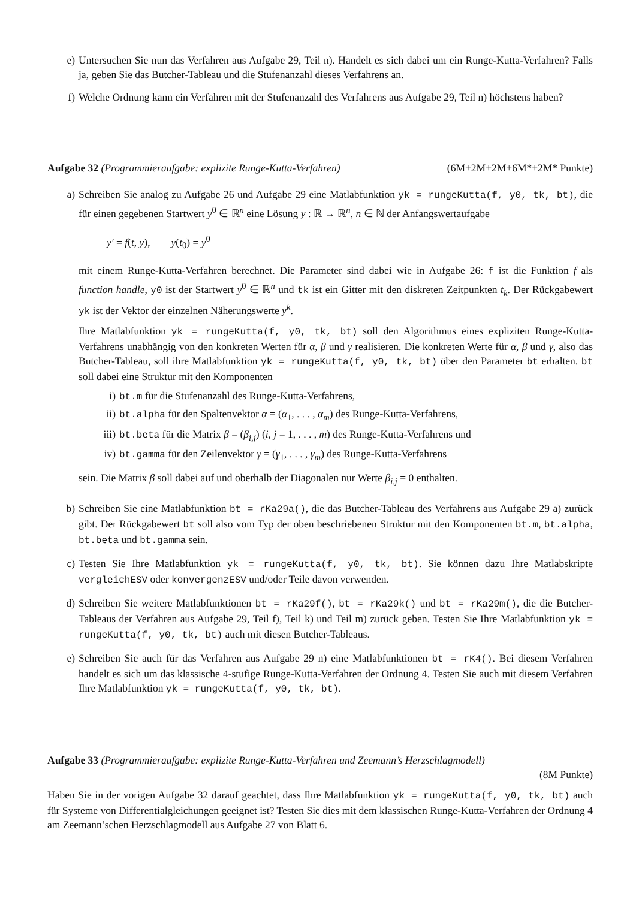e) Untersuchen Sie nun das Verfahren aus Aufgabe 29, Teil n). Handelt es sich dabei um ein Runge-Kutta-Verfahren? Falls ja, geben Sie das Butcher-Tableau und die Stufenanzahl dieses Verfahrens an.
f) Welche Ordnung kann ein Verfahren mit der Stufenanzahl des Verfahrens aus Aufgabe 29, Teil n) höchstens haben?
Aufgabe 32 (Programmieraufgabe: explizite Runge-Kutta-Verfahren) (6M+2M+2M+6M*+2M* Punkte)
a) Schreiben Sie analog zu Aufgabe 26 und Aufgabe 29 eine Matlabfunktion yk = rungeKutta(f, y0, tk, bt), die für einen gegebenen Startwert y<sup>0</sup> ∈ ℝ<sup>n</sup> eine Lösung y : ℝ → ℝ<sup>n</sup>, n ∈ ℕ der Anfangswertaufgabe
y′ = f(t, y), y(t<sub>0</sub>) = y<sup>0</sup>
mit einem Runge-Kutta-Verfahren berechnet. Die Parameter sind dabei wie in Aufgabe 26: f ist die Funktion f als function handle, y0 ist der Startwert y<sup>0</sup> ∈ ℝ<sup>n</sup> und tk ist ein Gitter mit den diskreten Zeitpunkten t<sub>k</sub>. Der Rückgabewert yk ist der Vektor der einzelnen Näherungswerte y<sup>k</sup>.
Ihre Matlabfunktion yk = rungeKutta(f, y0, tk, bt) soll den Algorithmus eines expliziten Runge-Kutta-Verfahrens unabhängig von den konkreten Werten für α, β und γ realisieren. Die konkreten Werte für α, β und γ, also das Butcher-Tableau, soll ihre Matlabfunktion yk = rungeKutta(f, y0, tk, bt) über den Parameter bt erhalten. bt soll dabei eine Struktur mit den Komponenten
i) bt.m für die Stufenanzahl des Runge-Kutta-Verfahrens,
ii) bt.alpha für den Spaltenvektor α = (α<sub>1</sub>, . . . , α<sub>m</sub>) des Runge-Kutta-Verfahrens,
iii) bt.beta für die Matrix β = (β<sub>i,j</sub>) (i, j = 1, . . . , m) des Runge-Kutta-Verfahrens und
iv) bt.gamma für den Zeilenvektor γ = (γ<sub>1</sub>, . . . , γ<sub>m</sub>) des Runge-Kutta-Verfahrens
sein. Die Matrix β soll dabei auf und oberhalb der Diagonalen nur Werte β<sub>i,j</sub> = 0 enthalten.
b) Schreiben Sie eine Matlabfunktion bt = rKa29a(), die das Butcher-Tableau des Verfahrens aus Aufgabe 29 a) zurück gibt. Der Rückgabewert bt soll also vom Typ der oben beschriebenen Struktur mit den Komponenten bt.m, bt.alpha, bt.beta und bt.gamma sein.
c) Testen Sie Ihre Matlabfunktion yk = rungeKutta(f, y0, tk, bt). Sie können dazu Ihre Matlabskripte vergleichESV oder konvergenzESV und/oder Teile davon verwenden.
d) Schreiben Sie weitere Matlabfunktionen bt = rKa29f(), bt = rKa29k() und bt = rKa29m(), die die Butcher-Tableaus der Verfahren aus Aufgabe 29, Teil f), Teil k) und Teil m) zurück geben. Testen Sie Ihre Matlabfunktion yk = rungeKutta(f, y0, tk, bt) auch mit diesen Butcher-Tableaus.
e) Schreiben Sie auch für das Verfahren aus Aufgabe 29 n) eine Matlabfunktionen bt = rK4(). Bei diesem Verfahren handelt es sich um das klassische 4-stufige Runge-Kutta-Verfahren der Ordnung 4. Testen Sie auch mit diesem Verfahren Ihre Matlabfunktion yk = rungeKutta(f, y0, tk, bt).
Aufgabe 33 (Programmieraufgabe: explizite Runge-Kutta-Verfahren und Zeemann’s Herzschlagmodell)
(8M Punkte)
Haben Sie in der vorigen Aufgabe 32 darauf geachtet, dass Ihre Matlabfunktion yk = rungeKutta(f, y0, tk, bt) auch für Systeme von Differentialgleichungen geeignet ist? Testen Sie dies mit dem klassischen Runge-Kutta-Verfahren der Ordnung 4 am Zeemann’schen Herzschlagmodell aus Aufgabe 27 von Blatt 6.